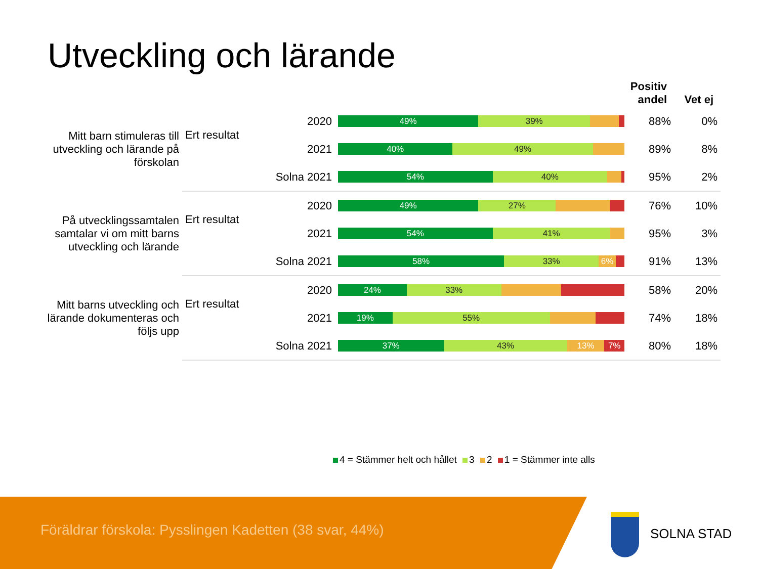Utveckling och lärande
| | | | | Positiv andel | Vet ej |
| --- | --- | --- | --- | --- | --- |
| Mitt barn stimuleras till utveckling och lärande på förskolan | Ert resultat | 2020 | 49% 39% | 88% | 0% |
| | | 2021 | 40% 49% | 89% | 8% |
| | Solna 2021 | | 54% 40% | 95% | 2% |
| På utvecklingssamtalen samtalar vi om mitt barns utveckling och lärande | Ert resultat | 2020 | 49% 27% | 76% | 10% |
| | | 2021 | 54% 41% | 95% | 3% |
| | Solna 2021 | | 58% 33% 6% | 91% | 13% |
| Mitt barns utveckling och lärande dokumenteras och följs upp | Ert resultat | 2020 | 24% 33% | 58% | 20% |
| | | 2021 | 19% 55% | 74% | 18% |
| | Solna 2021 | | 37% 43% 13% 7% | 80% | 18% |
4 = Stämmer helt och hållet 3 2 1 = Stämmer inte alls
Föräldrar förskola: Pysslingen Kadetten (38 svar, 44%)
SOLNA STAD